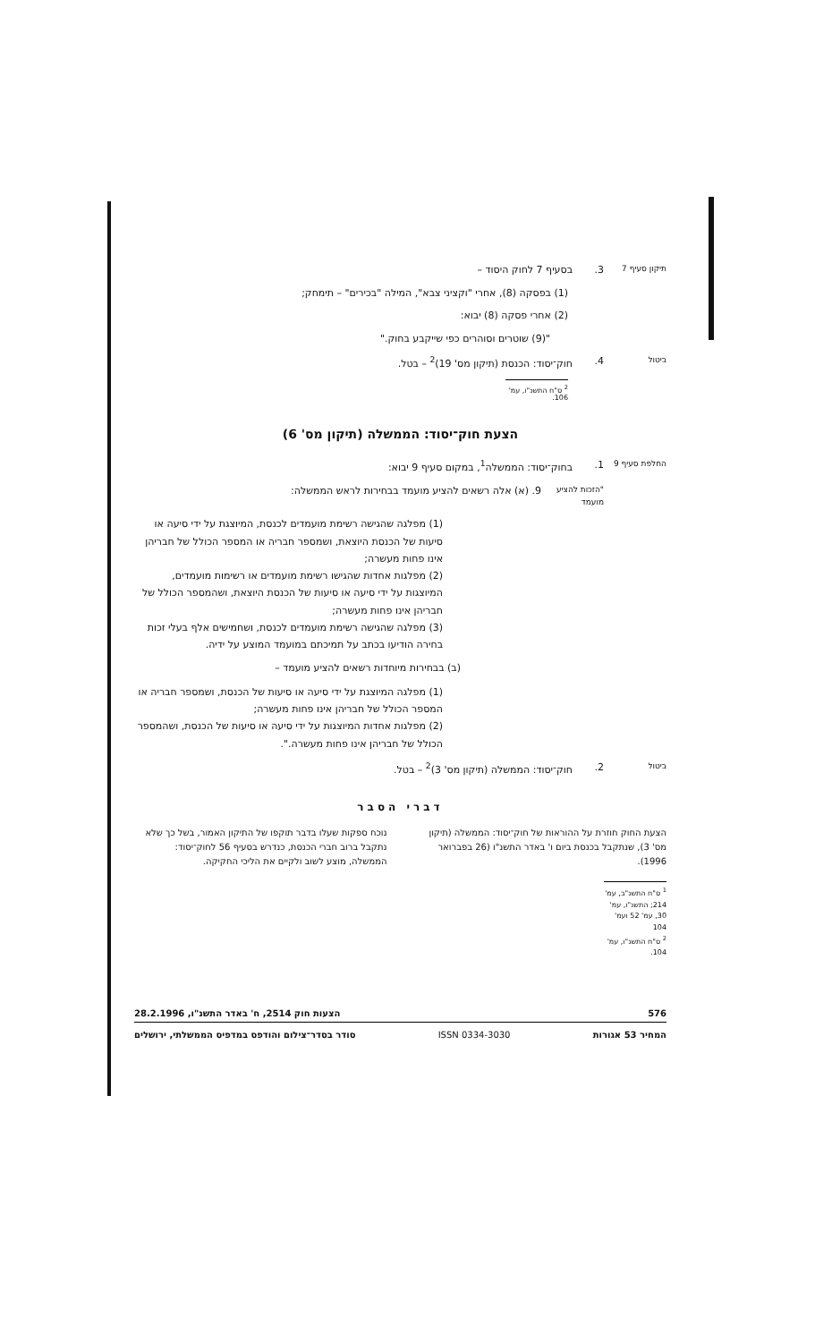תיקון סעיף 7
3. בסעיף 7 לחוק היסוד –
(1) בפסקה (8), אחרי "וקציני צבא", המילה "בכירים" – תימחק;
(2) אחרי פסקה (8) יבוא:
"(9) שוטרים וסוהרים כפי שייקבע בחוק."
ביטול
4. חוק־יסוד: הכנסת (תיקון מס' 19)<sup>2</sup> – בטל.
<sup>2</sup> ס"ח התשנ"ו, עמ' 106.
הצעת חוק־יסוד: הממשלה (תיקון מס' 6)
החלפת סעיף 9
1. בחוק־יסוד: הממשלה<sup>1</sup>, במקום סעיף 9 יבוא:
"הזכות להציע מועמד
9. (א) אלה רשאים להציע מועמד בבחירות לראש הממשלה:
(1) מפלגה שהגישה רשימת מועמדים לכנסת, המיוצגת על ידי סיעה או סיעות של הכנסת היוצאת, ושמספר חבריה או המספר הכולל של חבריהן אינו פחות מעשרה;
(2) מפלגות אחדות שהגישו רשימת מועמדים או רשימות מועמדים, המיוצגות על ידי סיעה או סיעות של הכנסת היוצאת, ושהמספר הכולל של חבריהן אינו פחות מעשרה;
(3) מפלגה שהגישה רשימת מועמדים לכנסת, ושחמישים אלף בעלי זכות בחירה הודיעו בכתב על תמיכתם במועמד המוצע על ידיה.
(ב) בבחירות מיוחדות רשאים להציע מועמד –
(1) מפלגה המיוצגת על ידי סיעה או סיעות של הכנסת, ושמספר חבריה או המספר הכולל של חבריהן אינו פחות מעשרה;
(2) מפלגות אחדות המיוצגות על ידי סיעה או סיעות של הכנסת, ושהמספר הכולל של חבריהן אינו פחות מעשרה.".
ביטול
2. חוק־יסוד: הממשלה (תיקון מס' 3)<sup>2</sup> – בטל.
דברי הסבר
הצעת החוק חוזרת על ההוראות של חוק־יסוד: הממשלה (תיקון מס' 3), שנתקבל בכנסת ביום ו' באדר התשנ"ו (26 בפברואר 1996).
<sup>1</sup> ס"ח התשנ"ב, עמ' 214; התשנ"ו, עמ' 30, עמ' 52 ועמ' 104
<sup>2</sup> ס"ח התשנ"ו, עמ' 104.
נוכח ספקות שעלו בדבר תוקפו של התיקון האמור, בשל כך שלא נתקבל ברוב חברי הכנסת, כנדרש בסעיף 56 לחוק־יסוד: הממשלה, מוצע לשוב ולקיים את הליכי החקיקה.
576 הצעות חוק 2514, ח' באדר התשנ"ו, 28.2.1996
המחיר 53 אגורות ISSN 0334-3030 סודר בסדר־צילום והודפס במדפיס הממשלתי, ירושלים